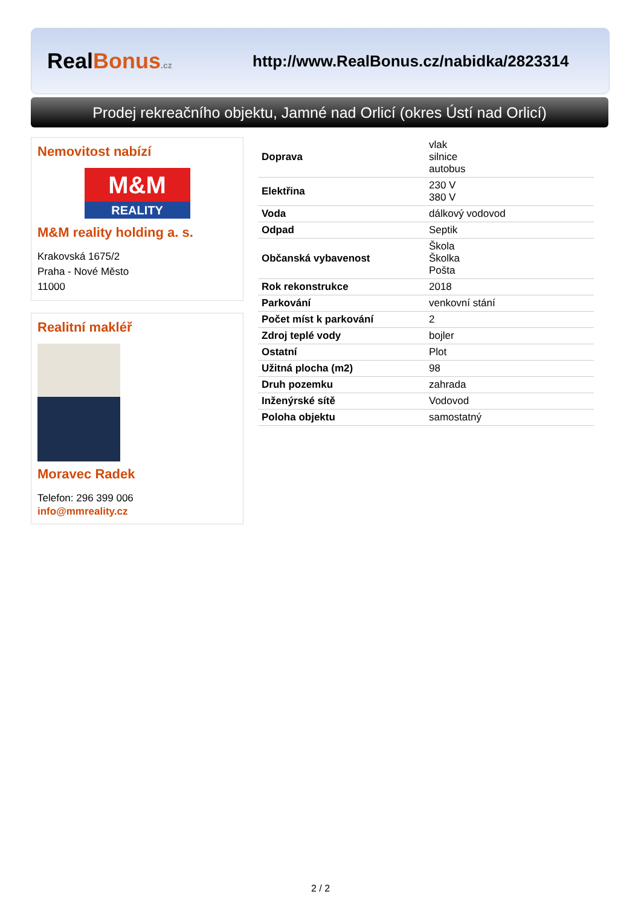RealBonus.cz
http://www.RealBonus.cz/nabidka/2823314
Prodej rekreačního objektu, Jamné nad Orlicí (okres Ústí nad Orlicí)
Nemovitost nabízí
M&M
REALITY
M&M reality holding a. s.
Krakovská 1675/2
Praha - Nové Město
11000
Realitní makléř
Moravec Radek
Telefon: 296 399 006
info@mmreality.cz
| Doprava | vlak silnice autobus |
| Elektřina | 230 V 380 V |
| Voda | dálkový vodovod |
| Odpad | Septik |
| Občanská vybavenost | Škola Školka Pošta |
| Rok rekonstrukce | 2018 |
| Parkování | venkovní stání |
| Počet míst k parkování | 2 |
| Zdroj teplé vody | bojler |
| Ostatní | Plot |
| Užitná plocha (m2) | 98 |
| Druh pozemku | zahrada |
| Inženýrské sítě | Vodovod |
| Poloha objektu | samostatný |
2 / 2